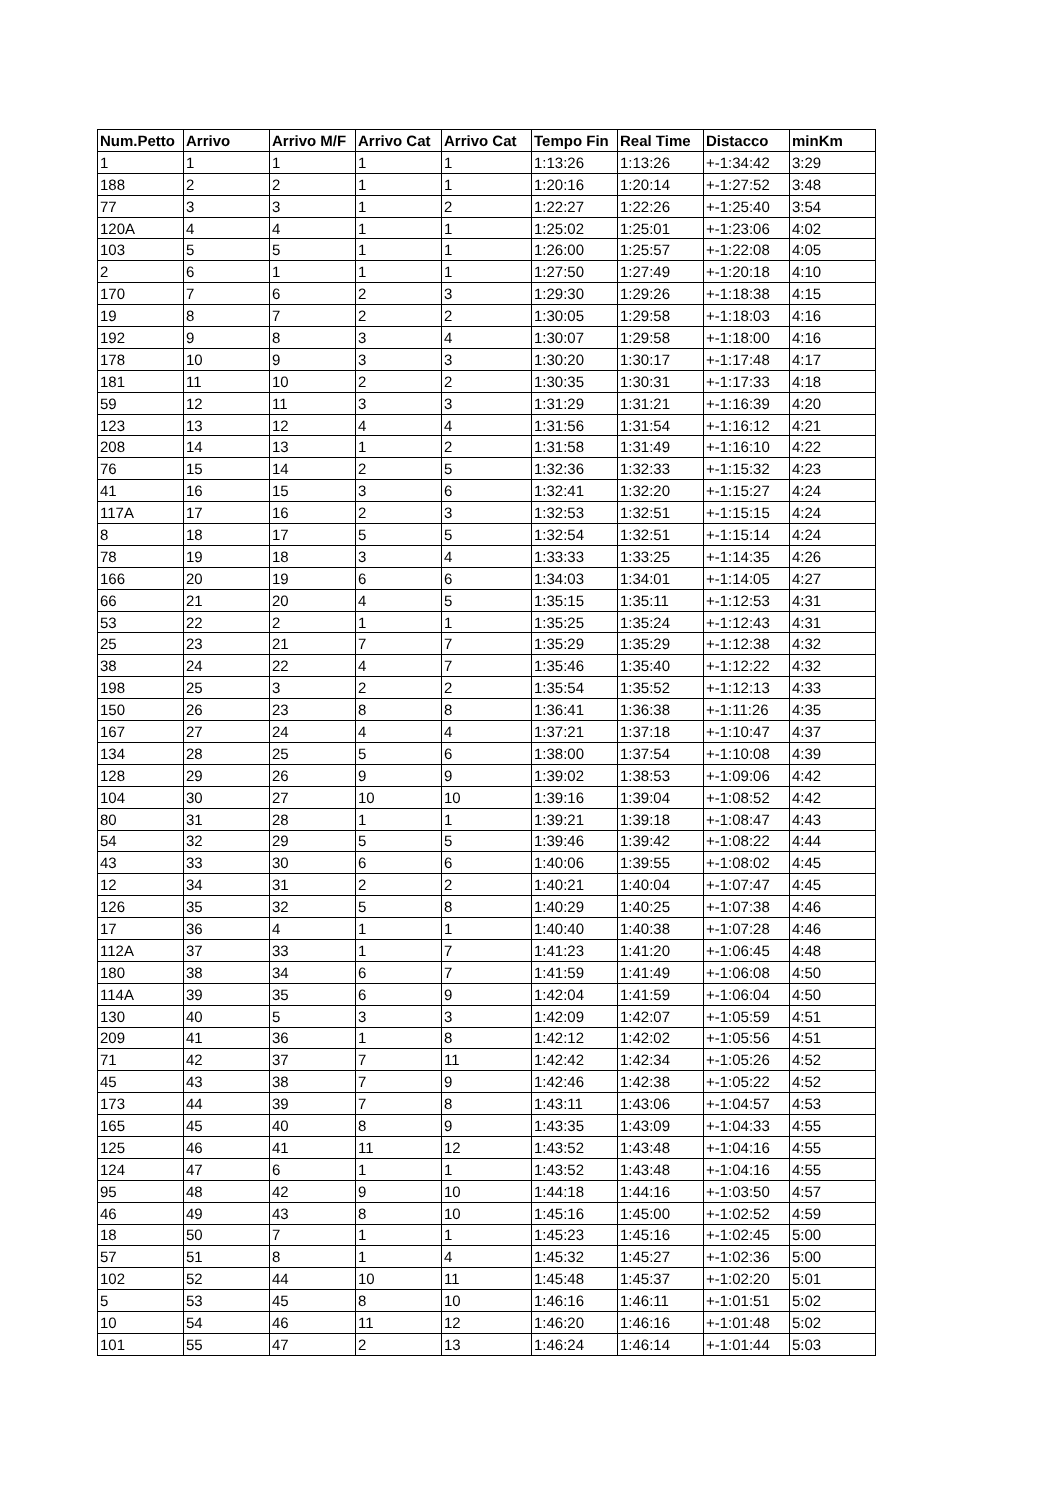| Num.Petto | Arrivo | Arrivo M/F | Arrivo Cat | Arrivo Cat | Tempo Fin | Real Time | Distacco | minKm |
| --- | --- | --- | --- | --- | --- | --- | --- | --- |
| 1 | 1 | 1 | 1 | 1 | 1:13:26 | 1:13:26 | +-1:34:42 | 3:29 |
| 188 | 2 | 2 | 1 | 1 | 1:20:16 | 1:20:14 | +-1:27:52 | 3:48 |
| 77 | 3 | 3 | 1 | 2 | 1:22:27 | 1:22:26 | +-1:25:40 | 3:54 |
| 120A | 4 | 4 | 1 | 1 | 1:25:02 | 1:25:01 | +-1:23:06 | 4:02 |
| 103 | 5 | 5 | 1 | 1 | 1:26:00 | 1:25:57 | +-1:22:08 | 4:05 |
| 2 | 6 | 1 | 1 | 1 | 1:27:50 | 1:27:49 | +-1:20:18 | 4:10 |
| 170 | 7 | 6 | 2 | 3 | 1:29:30 | 1:29:26 | +-1:18:38 | 4:15 |
| 19 | 8 | 7 | 2 | 2 | 1:30:05 | 1:29:58 | +-1:18:03 | 4:16 |
| 192 | 9 | 8 | 3 | 4 | 1:30:07 | 1:29:58 | +-1:18:00 | 4:16 |
| 178 | 10 | 9 | 3 | 3 | 1:30:20 | 1:30:17 | +-1:17:48 | 4:17 |
| 181 | 11 | 10 | 2 | 2 | 1:30:35 | 1:30:31 | +-1:17:33 | 4:18 |
| 59 | 12 | 11 | 3 | 3 | 1:31:29 | 1:31:21 | +-1:16:39 | 4:20 |
| 123 | 13 | 12 | 4 | 4 | 1:31:56 | 1:31:54 | +-1:16:12 | 4:21 |
| 208 | 14 | 13 | 1 | 2 | 1:31:58 | 1:31:49 | +-1:16:10 | 4:22 |
| 76 | 15 | 14 | 2 | 5 | 1:32:36 | 1:32:33 | +-1:15:32 | 4:23 |
| 41 | 16 | 15 | 3 | 6 | 1:32:41 | 1:32:20 | +-1:15:27 | 4:24 |
| 117A | 17 | 16 | 2 | 3 | 1:32:53 | 1:32:51 | +-1:15:15 | 4:24 |
| 8 | 18 | 17 | 5 | 5 | 1:32:54 | 1:32:51 | +-1:15:14 | 4:24 |
| 78 | 19 | 18 | 3 | 4 | 1:33:33 | 1:33:25 | +-1:14:35 | 4:26 |
| 166 | 20 | 19 | 6 | 6 | 1:34:03 | 1:34:01 | +-1:14:05 | 4:27 |
| 66 | 21 | 20 | 4 | 5 | 1:35:15 | 1:35:11 | +-1:12:53 | 4:31 |
| 53 | 22 | 2 | 1 | 1 | 1:35:25 | 1:35:24 | +-1:12:43 | 4:31 |
| 25 | 23 | 21 | 7 | 7 | 1:35:29 | 1:35:29 | +-1:12:38 | 4:32 |
| 38 | 24 | 22 | 4 | 7 | 1:35:46 | 1:35:40 | +-1:12:22 | 4:32 |
| 198 | 25 | 3 | 2 | 2 | 1:35:54 | 1:35:52 | +-1:12:13 | 4:33 |
| 150 | 26 | 23 | 8 | 8 | 1:36:41 | 1:36:38 | +-1:11:26 | 4:35 |
| 167 | 27 | 24 | 4 | 4 | 1:37:21 | 1:37:18 | +-1:10:47 | 4:37 |
| 134 | 28 | 25 | 5 | 6 | 1:38:00 | 1:37:54 | +-1:10:08 | 4:39 |
| 128 | 29 | 26 | 9 | 9 | 1:39:02 | 1:38:53 | +-1:09:06 | 4:42 |
| 104 | 30 | 27 | 10 | 10 | 1:39:16 | 1:39:04 | +-1:08:52 | 4:42 |
| 80 | 31 | 28 | 1 | 1 | 1:39:21 | 1:39:18 | +-1:08:47 | 4:43 |
| 54 | 32 | 29 | 5 | 5 | 1:39:46 | 1:39:42 | +-1:08:22 | 4:44 |
| 43 | 33 | 30 | 6 | 6 | 1:40:06 | 1:39:55 | +-1:08:02 | 4:45 |
| 12 | 34 | 31 | 2 | 2 | 1:40:21 | 1:40:04 | +-1:07:47 | 4:45 |
| 126 | 35 | 32 | 5 | 8 | 1:40:29 | 1:40:25 | +-1:07:38 | 4:46 |
| 17 | 36 | 4 | 1 | 1 | 1:40:40 | 1:40:38 | +-1:07:28 | 4:46 |
| 112A | 37 | 33 | 1 | 7 | 1:41:23 | 1:41:20 | +-1:06:45 | 4:48 |
| 180 | 38 | 34 | 6 | 7 | 1:41:59 | 1:41:49 | +-1:06:08 | 4:50 |
| 114A | 39 | 35 | 6 | 9 | 1:42:04 | 1:41:59 | +-1:06:04 | 4:50 |
| 130 | 40 | 5 | 3 | 3 | 1:42:09 | 1:42:07 | +-1:05:59 | 4:51 |
| 209 | 41 | 36 | 1 | 8 | 1:42:12 | 1:42:02 | +-1:05:56 | 4:51 |
| 71 | 42 | 37 | 7 | 11 | 1:42:42 | 1:42:34 | +-1:05:26 | 4:52 |
| 45 | 43 | 38 | 7 | 9 | 1:42:46 | 1:42:38 | +-1:05:22 | 4:52 |
| 173 | 44 | 39 | 7 | 8 | 1:43:11 | 1:43:06 | +-1:04:57 | 4:53 |
| 165 | 45 | 40 | 8 | 9 | 1:43:35 | 1:43:09 | +-1:04:33 | 4:55 |
| 125 | 46 | 41 | 11 | 12 | 1:43:52 | 1:43:48 | +-1:04:16 | 4:55 |
| 124 | 47 | 6 | 1 | 1 | 1:43:52 | 1:43:48 | +-1:04:16 | 4:55 |
| 95 | 48 | 42 | 9 | 10 | 1:44:18 | 1:44:16 | +-1:03:50 | 4:57 |
| 46 | 49 | 43 | 8 | 10 | 1:45:16 | 1:45:00 | +-1:02:52 | 4:59 |
| 18 | 50 | 7 | 1 | 1 | 1:45:23 | 1:45:16 | +-1:02:45 | 5:00 |
| 57 | 51 | 8 | 1 | 4 | 1:45:32 | 1:45:27 | +-1:02:36 | 5:00 |
| 102 | 52 | 44 | 10 | 11 | 1:45:48 | 1:45:37 | +-1:02:20 | 5:01 |
| 5 | 53 | 45 | 8 | 10 | 1:46:16 | 1:46:11 | +-1:01:51 | 5:02 |
| 10 | 54 | 46 | 11 | 12 | 1:46:20 | 1:46:16 | +-1:01:48 | 5:02 |
| 101 | 55 | 47 | 2 | 13 | 1:46:24 | 1:46:14 | +-1:01:44 | 5:03 |